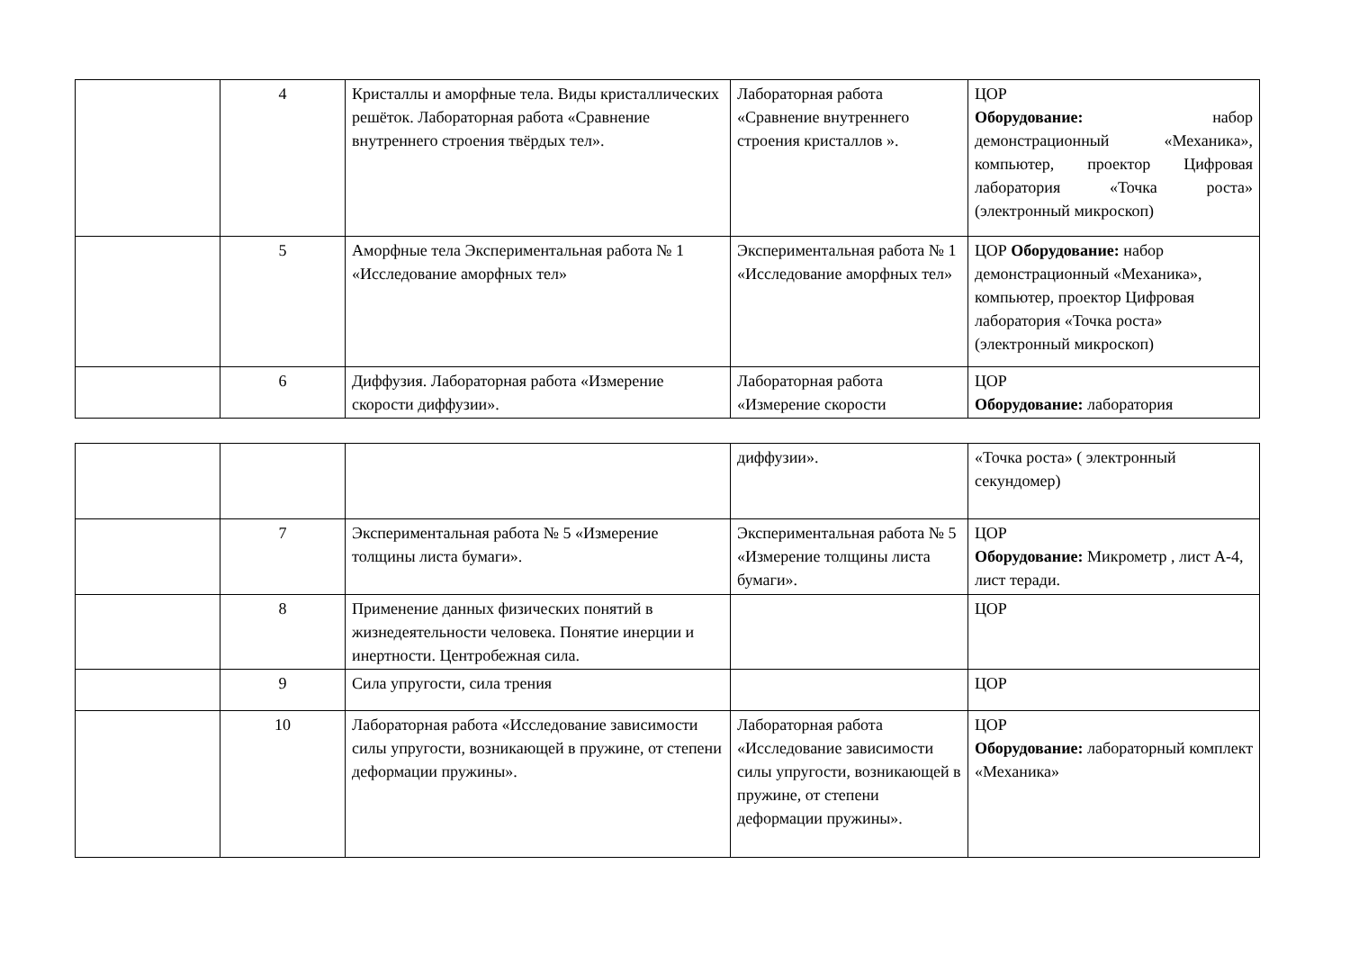| | 4 | Кристаллы и аморфные тела. Виды кристаллических решёток. Лабораторная работа «Сравнение внутреннего строения твёрдых тел». | Лабораторная работа «Сравнение внутреннего строения кристаллов ». | ЦОР Оборудование: набор демонстрационный «Механика», компьютер, проектор Цифровая лаборатория «Точка роста» (электронный микроскоп) |
| | 5 | Аморфные тела Экспериментальная работа № 1 «Исследование аморфных тел» | Экспериментальная работа № 1 «Исследование аморфных тел» | ЦОР Оборудование: набор демонстрационный «Механика», компьютер, проектор Цифровая лаборатория «Точка роста» (электронный микроскоп) |
| | 6 | Диффузия. Лабораторная работа «Измерение скорости диффузии». | Лабораторная работа «Измерение скорости | ЦОР Оборудование: лаборатория |
| | | | диффузии». | «Точка роста» ( электронный секундомер) |
| | 7 | Экспериментальная работа № 5 «Измерение толщины листа бумаги». | Экспериментальная работа № 5 «Измерение толщины листа бумаги». | ЦОР Оборудование: Микрометр , лист А-4, лист теради. |
| | 8 | Применение данных физических понятий в жизнедеятельности человека. Понятие инерции и инертности. Центробежная сила. | | ЦОР |
| | 9 | Сила упругости, сила трения | | ЦОР |
| | 10 | Лабораторная работа «Исследование зависимости силы упругости, возникающей в пружине, от степени деформации пружины». | Лабораторная работа «Исследование зависимости силы упругости, возникающей в пружине, от степени деформации пружины». | ЦОР Оборудование: лабораторный комплект «Механика» |